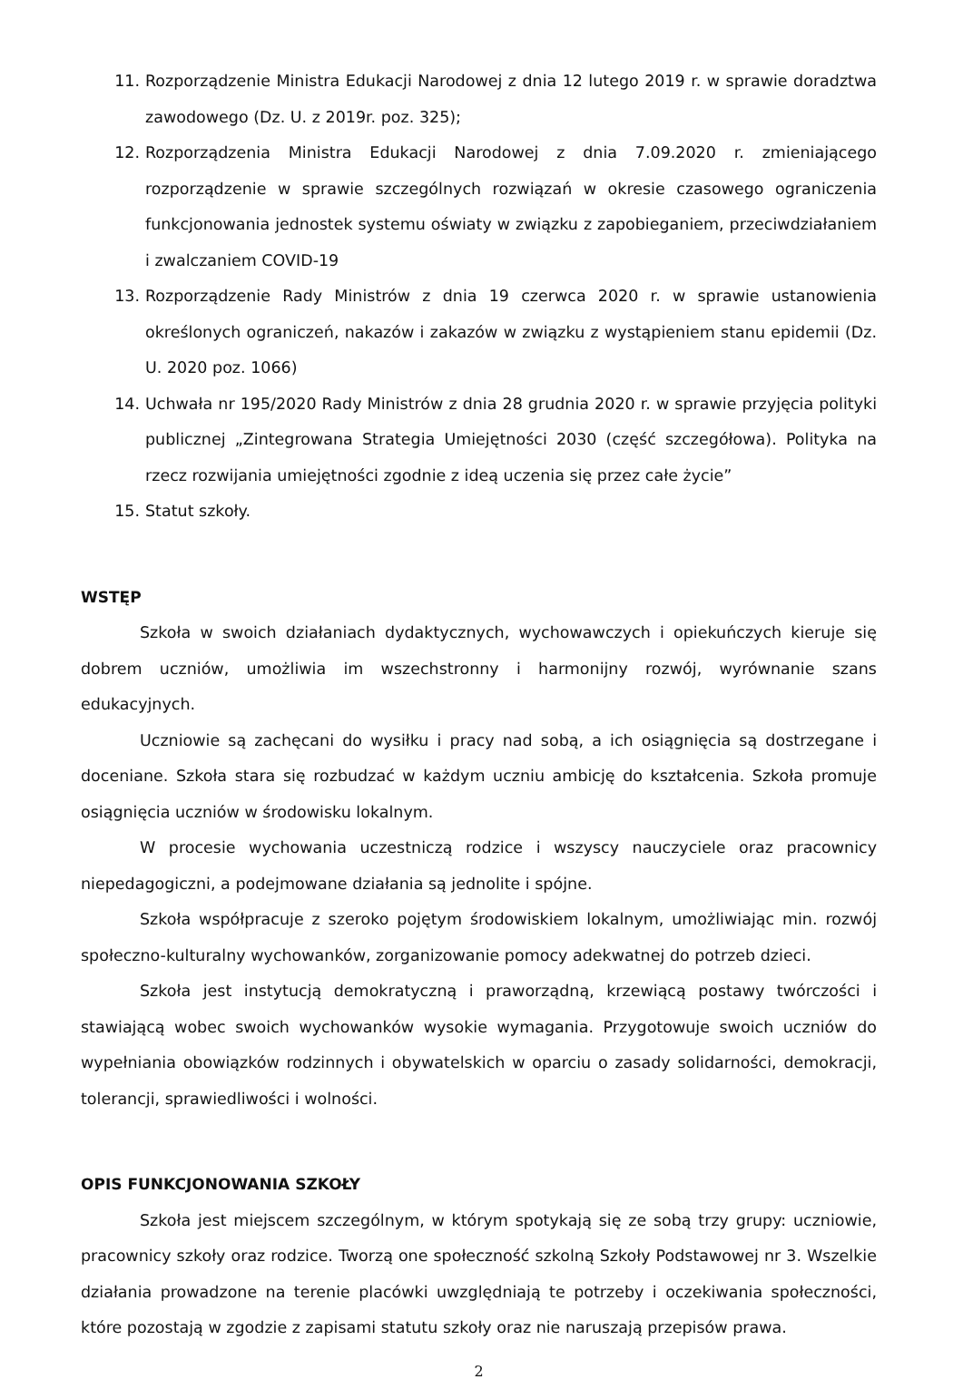11. Rozporządzenie Ministra Edukacji Narodowej z dnia 12 lutego 2019 r. w sprawie doradztwa zawodowego (Dz. U. z 2019r. poz. 325);
12. Rozporządzenia Ministra Edukacji Narodowej z dnia 7.09.2020 r. zmieniającego rozporządzenie w sprawie szczególnych rozwiązań w okresie czasowego ograniczenia funkcjonowania jednostek systemu oświaty w związku z zapobieganiem, przeciwdziałaniem i zwalczaniem COVID-19
13. Rozporządzenie Rady Ministrów z dnia 19 czerwca 2020 r. w sprawie ustanowienia określonych ograniczeń, nakazów i zakazów w związku z wystąpieniem stanu epidemii (Dz. U. 2020 poz. 1066)
14. Uchwała nr 195/2020 Rady Ministrów z dnia 28 grudnia 2020 r. w sprawie przyjęcia polityki publicznej „Zintegrowana Strategia Umiejętności 2030 (część szczegółowa). Polityka na rzecz rozwijania umiejętności zgodnie z ideą uczenia się przez całe życie”
15. Statut szkoły.
WSTĘP
Szkoła w swoich działaniach dydaktycznych, wychowawczych i opiekuńczych kieruje się dobrem uczniów, umożliwia im wszechstronny i harmonijny rozwój, wyrównanie szans edukacyjnych.
Uczniowie są zachęcani do wysiłku i pracy nad sobą, a ich osiągnięcia są dostrzegane i doceniane. Szkoła stara się rozbudzać w każdym uczniu ambicję do kształcenia. Szkoła promuje osiągnięcia uczniów w środowisku lokalnym.
W procesie wychowania uczestniczą rodzice i wszyscy nauczyciele oraz pracownicy niepedagogiczni, a podejmowane działania są jednolite i spójne.
Szkoła współpracuje z szeroko pojętym środowiskiem lokalnym, umożliwiając min. rozwój społeczno-kulturalny wychowanków, zorganizowanie pomocy adekwatnej do potrzeb dzieci.
Szkoła jest instytucją demokratyczną i praworządną, krzewiącą postawy twórczości i stawiającą wobec swoich wychowanków wysokie wymagania. Przygotowuje swoich uczniów do wypełniania obowiązków rodzinnych i obywatelskich w oparciu o zasady solidarności, demokracji, tolerancji, sprawiedliwości i wolności.
OPIS FUNKCJONOWANIA SZKOŁY
Szkoła jest miejscem szczególnym, w którym spotykają się ze sobą trzy grupy: uczniowie, pracownicy szkoły oraz rodzice. Tworzą one społeczność szkolną Szkoły Podstawowej nr 3. Wszelkie działania prowadzone na terenie placówki uwzględniają te potrzeby i oczekiwania społeczności, które pozostają w zgodzie z zapisami statutu szkoły oraz nie naruszają przepisów prawa.
2